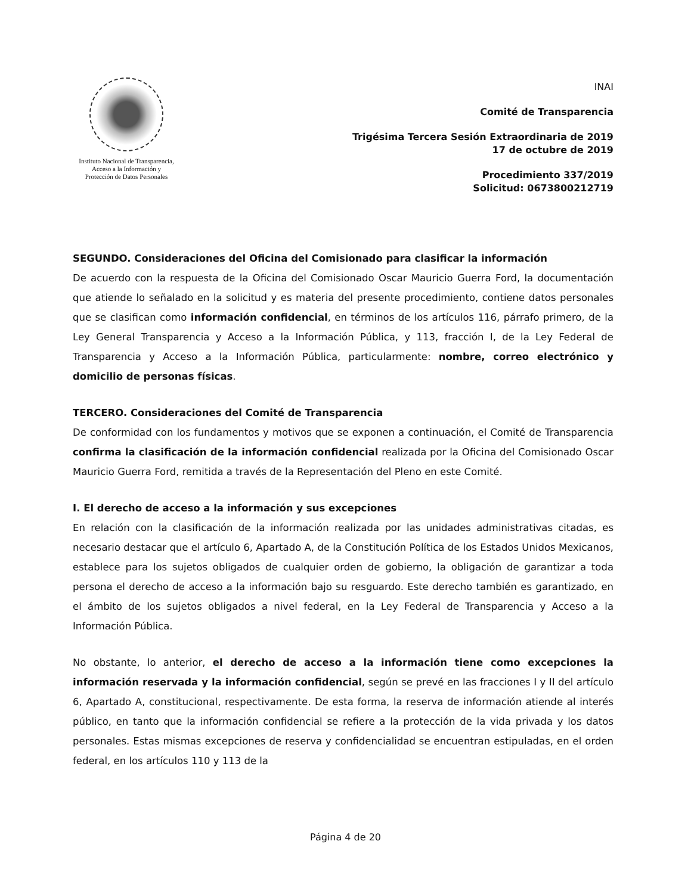Instituto Nacional de Transparencia, Acceso a la Información y Protección de Datos Personales
INAI
Comité de Transparencia
Trigésima Tercera Sesión Extraordinaria de 2019
17 de octubre de 2019
Procedimiento 337/2019
Solicitud: 0673800212719
SEGUNDO. Consideraciones del Oficina del Comisionado para clasificar la información
De acuerdo con la respuesta de la Oficina del Comisionado Oscar Mauricio Guerra Ford, la documentación que atiende lo señalado en la solicitud y es materia del presente procedimiento, contiene datos personales que se clasifican como información confidencial, en términos de los artículos 116, párrafo primero, de la Ley General Transparencia y Acceso a la Información Pública, y 113, fracción I, de la Ley Federal de Transparencia y Acceso a la Información Pública, particularmente: nombre, correo electrónico y domicilio de personas físicas.
TERCERO. Consideraciones del Comité de Transparencia
De conformidad con los fundamentos y motivos que se exponen a continuación, el Comité de Transparencia confirma la clasificación de la información confidencial realizada por la Oficina del Comisionado Oscar Mauricio Guerra Ford, remitida a través de la Representación del Pleno en este Comité.
I. El derecho de acceso a la información y sus excepciones
En relación con la clasificación de la información realizada por las unidades administrativas citadas, es necesario destacar que el artículo 6, Apartado A, de la Constitución Política de los Estados Unidos Mexicanos, establece para los sujetos obligados de cualquier orden de gobierno, la obligación de garantizar a toda persona el derecho de acceso a la información bajo su resguardo. Este derecho también es garantizado, en el ámbito de los sujetos obligados a nivel federal, en la Ley Federal de Transparencia y Acceso a la Información Pública.
No obstante, lo anterior, el derecho de acceso a la información tiene como excepciones la información reservada y la información confidencial, según se prevé en las fracciones I y II del artículo 6, Apartado A, constitucional, respectivamente. De esta forma, la reserva de información atiende al interés público, en tanto que la información confidencial se refiere a la protección de la vida privada y los datos personales. Estas mismas excepciones de reserva y confidencialidad se encuentran estipuladas, en el orden federal, en los artículos 110 y 113 de la
Página 4 de 20